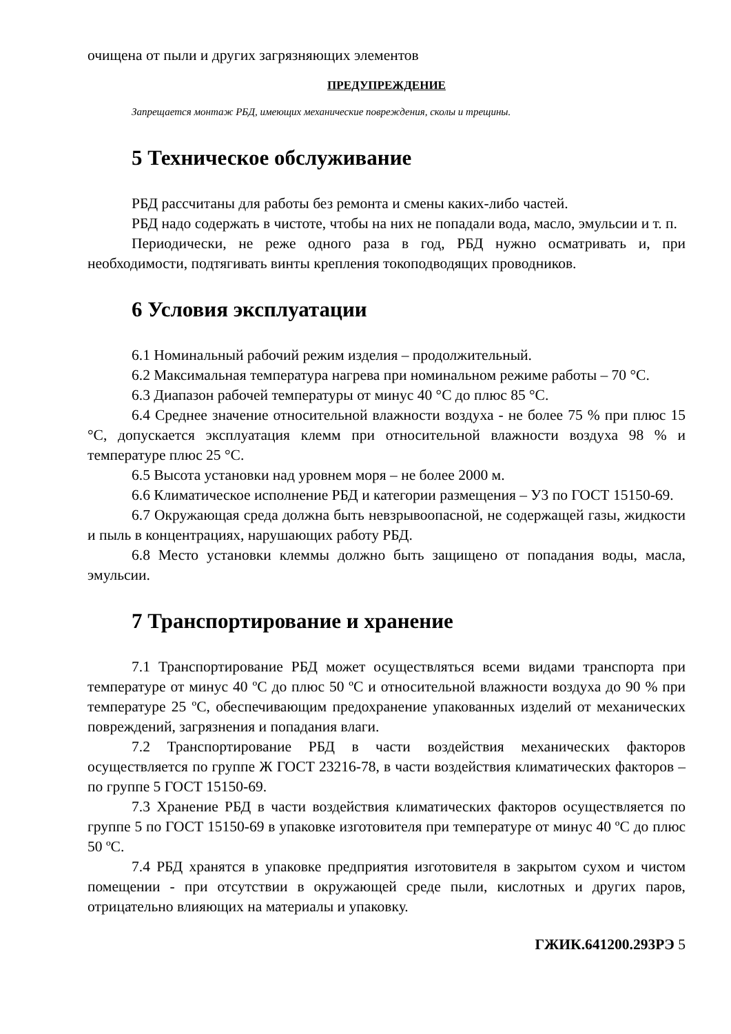очищена от пыли и других загрязняющих элементов
ПРЕДУПРЕЖДЕНИЕ
Запрещается монтаж РБД, имеющих механические повреждения, сколы и трещины.
5 Техническое обслуживание
РБД рассчитаны для работы без ремонта и смены каких-либо частей.
РБД надо содержать в чистоте, чтобы на них не попадали вода, масло, эмульсии и т. п.
Периодически, не реже одного раза в год, РБД нужно осматривать и, при необходимости, подтягивать винты крепления токоподводящих проводников.
6 Условия эксплуатации
6.1 Номинальный рабочий режим изделия – продолжительный.
6.2 Максимальная температура нагрева при номинальном режиме работы – 70 °С.
6.3 Диапазон рабочей температуры от минус 40 °С до плюс 85 °С.
6.4 Среднее значение относительной влажности воздуха - не более 75 % при плюс 15 °С, допускается эксплуатация клемм при относительной влажности воздуха 98 % и температуре плюс 25 °С.
6.5 Высота установки над уровнем моря – не более 2000 м.
6.6 Климатическое исполнение РБД и категории размещения – У3 по ГОСТ 15150-69.
6.7 Окружающая среда должна быть невзрывоопасной, не содержащей газы, жидкости и пыль в концентрациях, нарушающих работу РБД.
6.8 Место установки клеммы должно быть защищено от попадания воды, масла, эмульсии.
7 Транспортирование и хранение
7.1 Транспортирование РБД может осуществляться всеми видами транспорта при температуре от минус 40 ºС до плюс 50 ºС и относительной влажности воздуха до 90 % при температуре 25 ºС, обеспечивающим предохранение упакованных изделий от механических повреждений, загрязнения и попадания влаги.
7.2 Транспортирование РБД в части воздействия механических факторов осуществляется по группе Ж ГОСТ 23216-78, в части воздействия климатических факторов – по группе 5 ГОСТ 15150-69.
7.3 Хранение РБД в части воздействия климатических факторов осуществляется по группе 5 по ГОСТ 15150-69 в упаковке изготовителя при температуре от минус 40 ºС до плюс 50 ºС.
7.4 РБД хранятся в упаковке предприятия изготовителя в закрытом сухом и чистом помещении - при отсутствии в окружающей среде пыли, кислотных и других паров, отрицательно влияющих на материалы и упаковку.
ГЖИК.641200.293РЭ 5